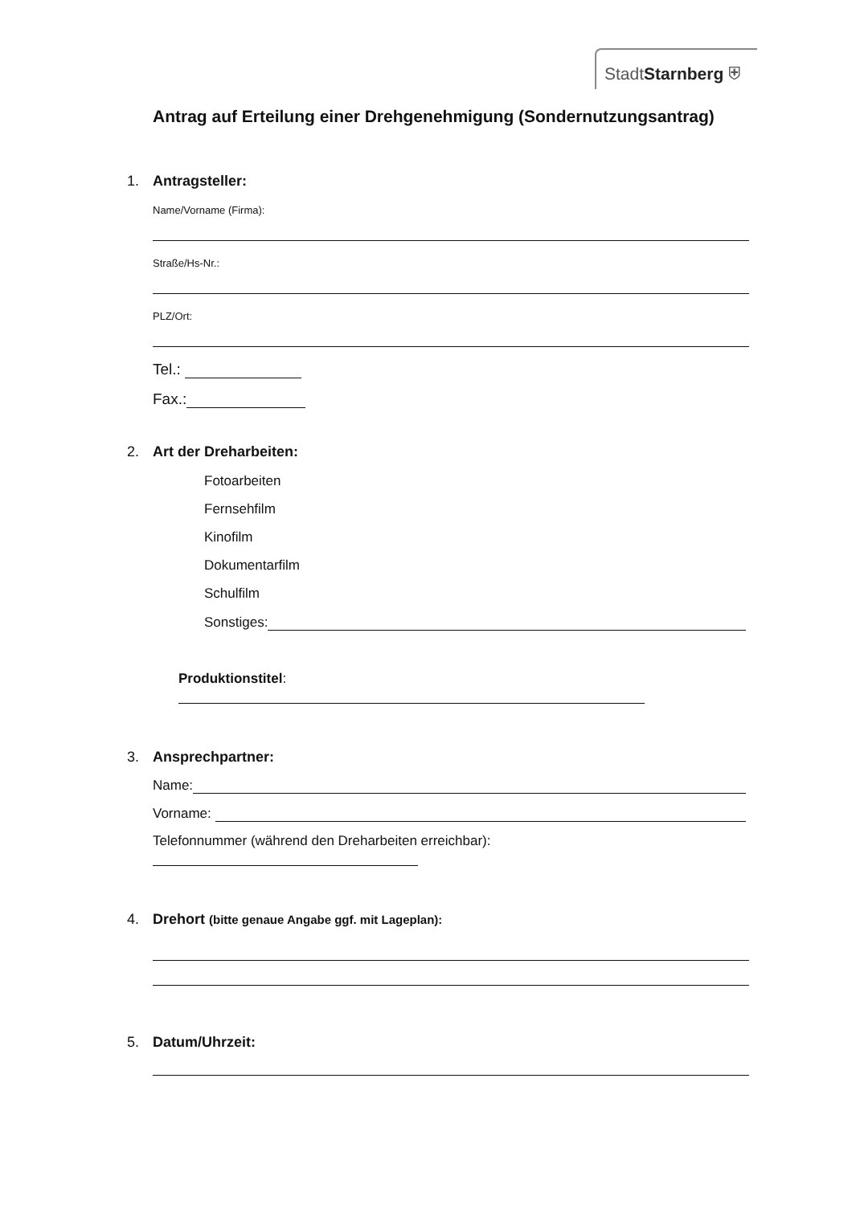StadtStarnberg ⛨
Antrag auf Erteilung einer Drehgenehmigung (Sondernutzungsantrag)
1. Antragsteller:
Name/Vorname (Firma):
Straße/Hs-Nr.:
PLZ/Ort:
Tel.:
Fax.:
2. Art der Dreharbeiten:
Fotoarbeiten
Fernsehfilm
Kinofilm
Dokumentarfilm
Schulfilm
Sonstiges:
Produktionstitel:
3. Ansprechpartner:
Name:
Vorname:
Telefonnummer (während den Dreharbeiten erreichbar):
4. Drehort (bitte genaue Angabe ggf. mit Lageplan):
5. Datum/Uhrzeit: